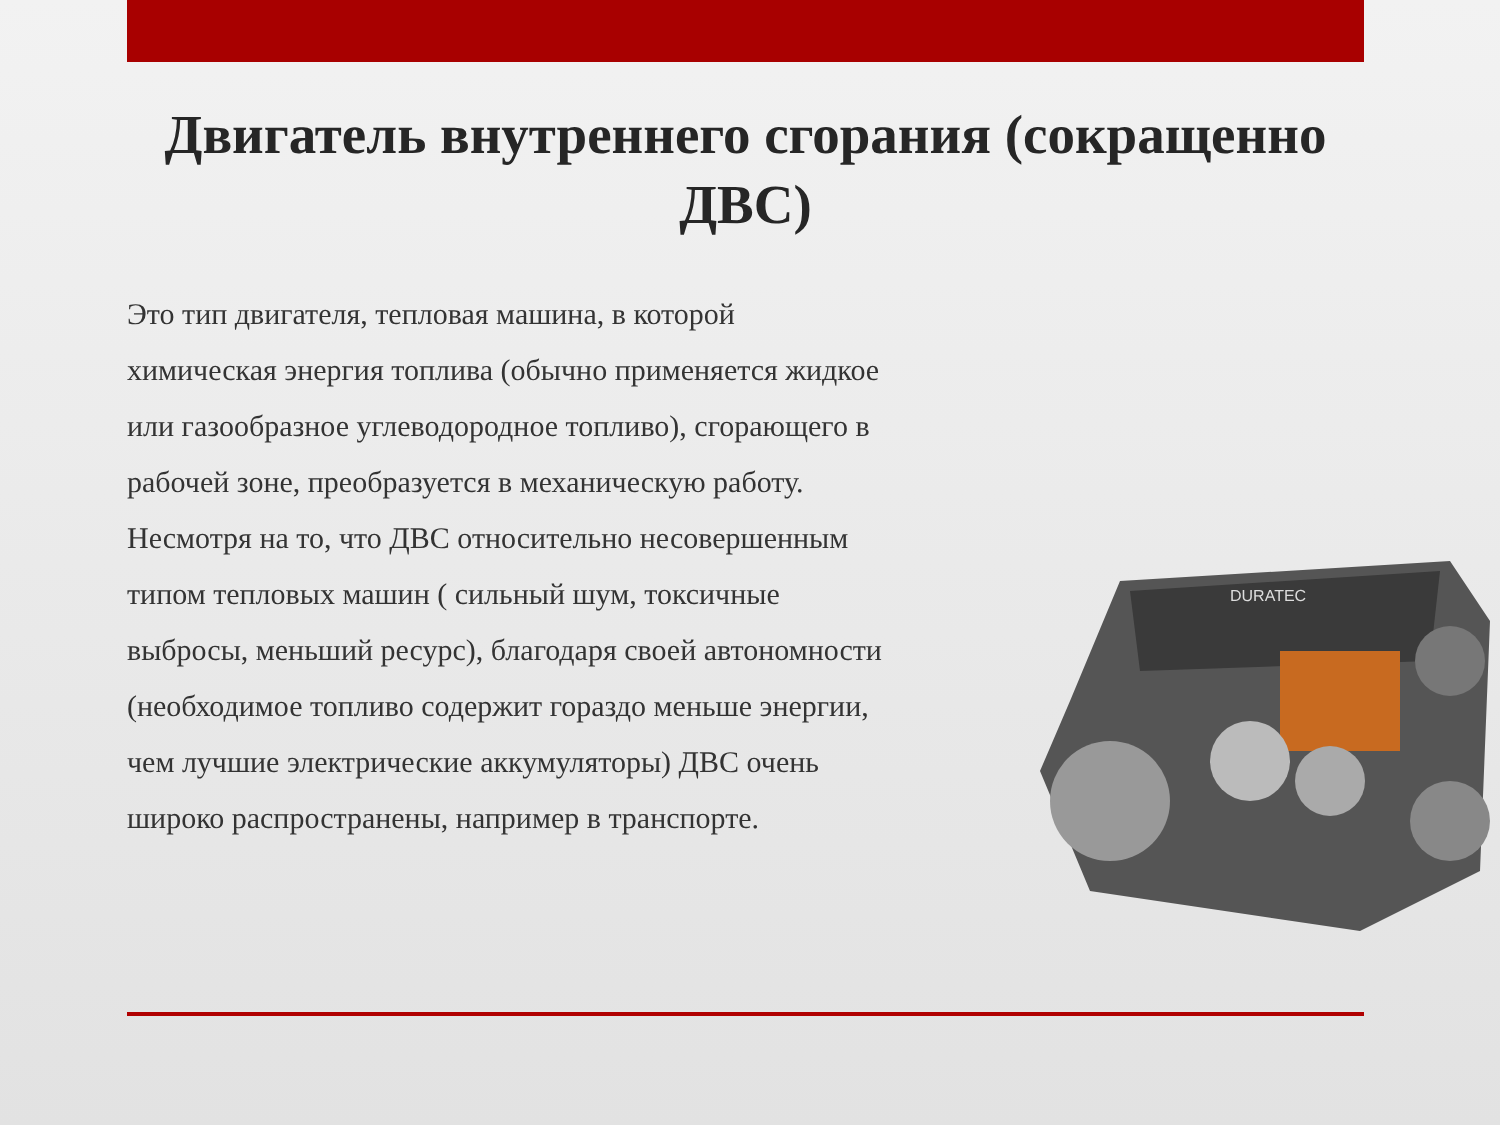Двигатель внутреннего сгорания (сокращенно ДВС)
Это тип двигателя, тепловая машина, в которой химическая энергия топлива (обычно применяется жидкое или газообразное углеводородное топливо), сгорающего в рабочей зоне, преобразуется в механическую работу.
Несмотря на то, что ДВС относительно несовершенным типом тепловых машин ( сильный шум, токсичные выбросы, меньший ресурс), благодаря своей автономности (необходимое топливо содержит гораздо меньше энергии, чем лучшие электрические аккумуляторы) ДВС очень широко распространены, например в транспорте.
DURATEC